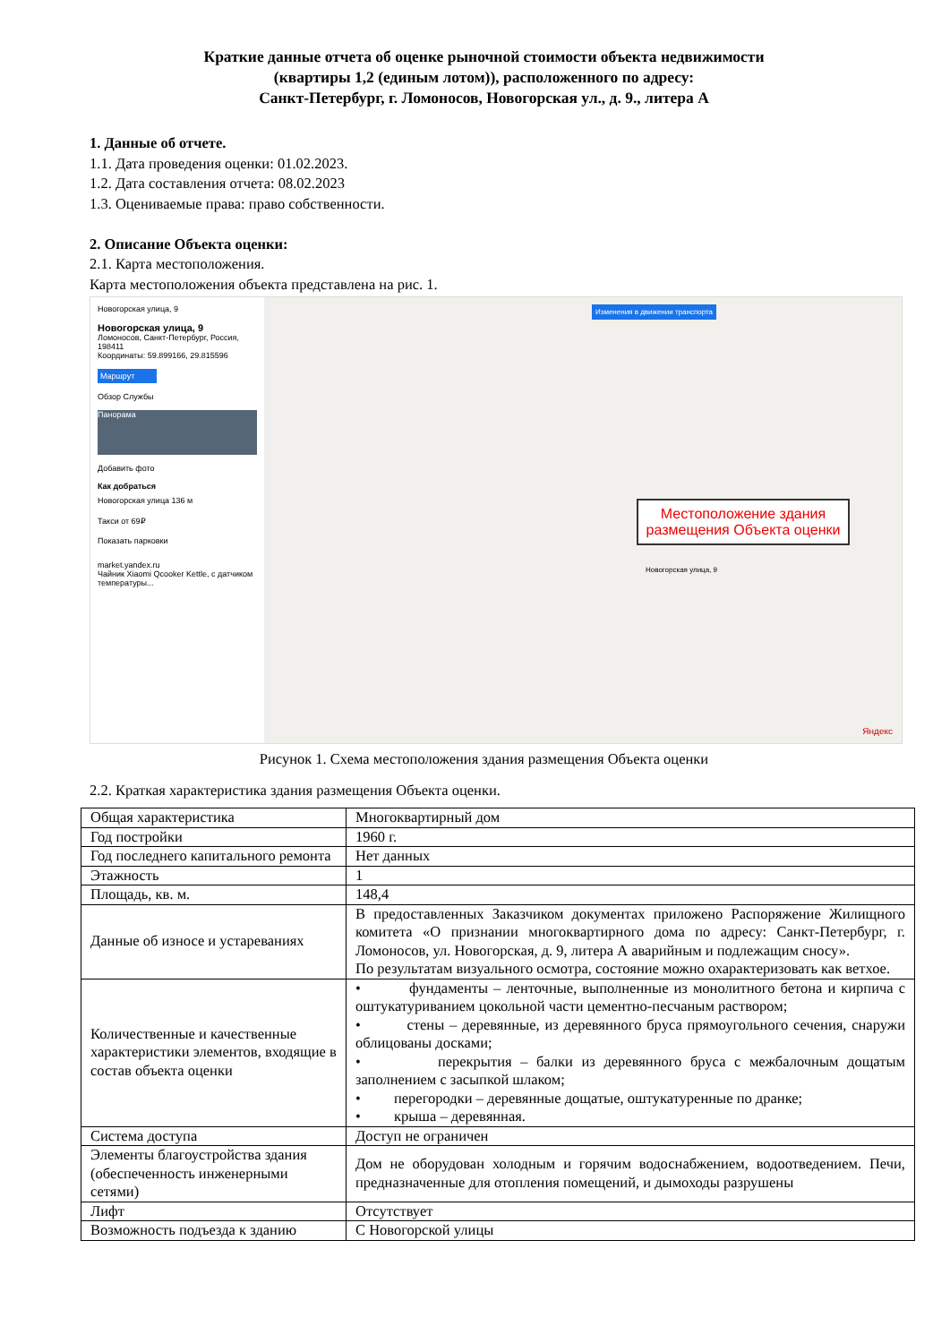Краткие данные отчета об оценке рыночной стоимости объекта недвижимости
(квартиры 1,2 (единым лотом)), расположенного по адресу:
Санкт-Петербург, г. Ломоносов, Новогорская ул., д. 9., литера А
1. Данные об отчете.
1.1. Дата проведения оценки: 01.02.2023.
1.2. Дата составления отчета: 08.02.2023
1.3. Оцениваемые права: право собственности.
2. Описание Объекта оценки:
2.1. Карта местоположения.
Карта местоположения объекта представлена на рис. 1.
Новогорская улица, 9
Новогорская улица, 9
Ломоносов, Санкт-Петербург, Россия, 198411
Координаты: 59.899166, 29.815596
Маршрут
Обзор Службы
Панорама
Добавить фото
Как добраться
Новогорская улица 136 м
Такси от 69₽
Показать парковки
market.yandex.ru
Чайник Xiaomi Qcooker Kettle, с датчиком температуры...
Изменения в движении транспорта
Новогорская улица, 9
Местоположение здания размещения Объекта оценки
Яндекс
Рисунок 1. Схема местоположения здания размещения Объекта оценки
2.2. Краткая характеристика здания размещения Объекта оценки.
| Общая характеристика | Многоквартирный дом |
| Год постройки | 1960 г. |
| Год последнего капитального ремонта | Нет данных |
| Этажность | 1 |
| Площадь, кв. м. | 148,4 |
| Данные об износе и устареваниях | В предоставленных Заказчиком документах приложено Распоряжение Жилищного комитета «О признании многоквартирного дома по адресу: Санкт-Петербург, г. Ломоносов, ул. Новогорская, д. 9, литера А аварийным и подлежащим сносу». По результатам визуального осмотра, состояние можно охарактеризовать как ветхое. |
| Количественные и качественные характеристики элементов, входящие в состав объекта оценки | • фундаменты – ленточные, выполненные из монолитного бетона и кирпича с оштукатуриванием цокольной части цементно-песчаным раствором; • стены – деревянные, из деревянного бруса прямоугольного сечения, снаружи облицованы досками; • перекрытия – балки из деревянного бруса с межбалочным дощатым заполнением с засыпкой шлаком; • перегородки – деревянные дощатые, оштукатуренные по дранке; • крыша – деревянная. |
| Система доступа | Доступ не ограничен |
| Элементы благоустройства здания (обеспеченность инженерными сетями) | Дом не оборудован холодным и горячим водоснабжением, водоотведением. Печи, предназначенные для отопления помещений, и дымоходы разрушены |
| Лифт | Отсутствует |
| Возможность подъезда к зданию | С Новогорской улицы |